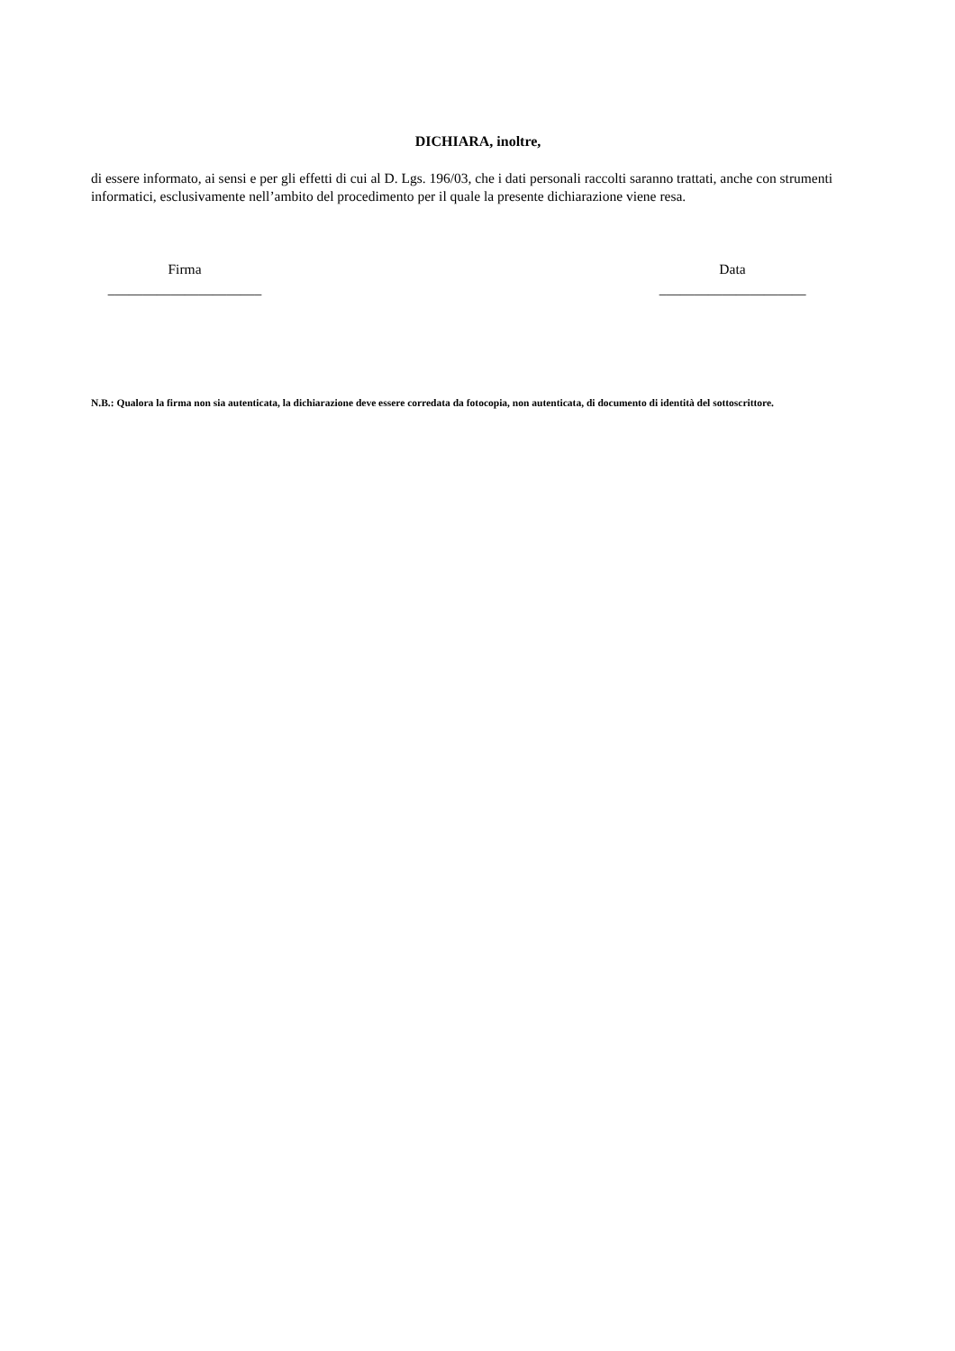DICHIARA, inoltre,
di essere informato, ai sensi e per gli effetti di cui al D. Lgs. 196/03, che i dati personali raccolti saranno trattati, anche con strumenti informatici, esclusivamente nell’ambito del procedimento per il quale la presente dichiarazione viene resa.
Firma
______________________
Data
_____________________
N.B.: Qualora la firma non sia autenticata, la dichiarazione deve essere corredata da fotocopia, non autenticata, di documento di identità del sottoscrittore.